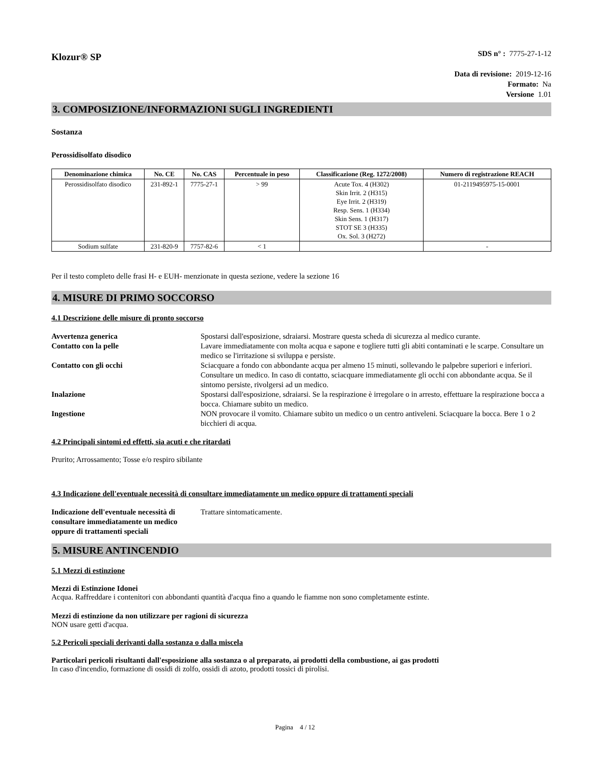Klozur® SP
SDS n° : 7775-27-1-12
Data di revisione: 2019-12-16
Formato: Na
Versione 1.01
3. COMPOSIZIONE/INFORMAZIONI SUGLI INGREDIENTI
Sostanza
Perossidisolfato disodico
| Denominazione chimica | No. CE | No. CAS | Percentuale in peso | Classificazione (Reg. 1272/2008) | Numero di registrazione REACH |
| --- | --- | --- | --- | --- | --- |
| Perossidisolfato disodico | 231-892-1 | 7775-27-1 | > 99 | Acute Tox. 4 (H302) Skin Irrit. 2 (H315) Eye Irrit. 2 (H319) Resp. Sens. 1 (H334) Skin Sens. 1 (H317) STOT SE 3 (H335) Ox. Sol. 3 (H272) | 01-2119495975-15-0001 |
| Sodium sulfate | 231-820-9 | 7757-82-6 | < 1 | | - |
Per il testo completo delle frasi H- e EUH- menzionate in questa sezione, vedere la sezione 16
4. MISURE DI PRIMO SOCCORSO
4.1 Descrizione delle misure di pronto soccorso
Avvertenza generica Spostarsi dall'esposizione, sdraiarsi. Mostrare questa scheda di sicurezza al medico curante.
Contatto con la pelle Lavare immediatamente con molta acqua e sapone e togliere tutti gli abiti contaminati e le scarpe. Consultare un medico se l'irritazione si sviluppa e persiste.
Contatto con gli occhi Sciacquare a fondo con abbondante acqua per almeno 15 minuti, sollevando le palpebre superiori e inferiori. Consultare un medico. In caso di contatto, sciacquare immediatamente gli occhi con abbondante acqua. Se il sintomo persiste, rivolgersi ad un medico.
Inalazione Spostarsi dall'esposizione, sdraiarsi. Se la respirazione è irregolare o in arresto, effettuare la respirazione bocca a bocca. Chiamare subito un medico.
Ingestione NON provocare il vomito. Chiamare subito un medico o un centro antiveleni. Sciacquare la bocca. Bere 1 o 2 bicchieri di acqua.
4.2 Principali sintomi ed effetti, sia acuti e che ritardati
Prurito; Arrossamento; Tosse e/o respiro sibilante
4.3 Indicazione dell'eventuale necessità di consultare immediatamente un medico oppure di trattamenti speciali
Indicazione dell'eventuale necessità di consultare immediatamente un medico oppure di trattamenti speciali
Trattare sintomaticamente.
5. MISURE ANTINCENDIO
5.1 Mezzi di estinzione
Mezzi di Estinzione Idonei
Acqua. Raffreddare i contenitori con abbondanti quantità d'acqua fino a quando le fiamme non sono completamente estinte.
Mezzi di estinzione da non utilizzare per ragioni di sicurezza
NON usare getti d'acqua.
5.2 Pericoli speciali derivanti dalla sostanza o dalla miscela
Particolari pericoli risultanti dall'esposizione alla sostanza o al preparato, ai prodotti della combustione, ai gas prodotti
In caso d'incendio, formazione di ossidi di zolfo, ossidi di azoto, prodotti tossici di pirolisi.
Pagina 4 / 12